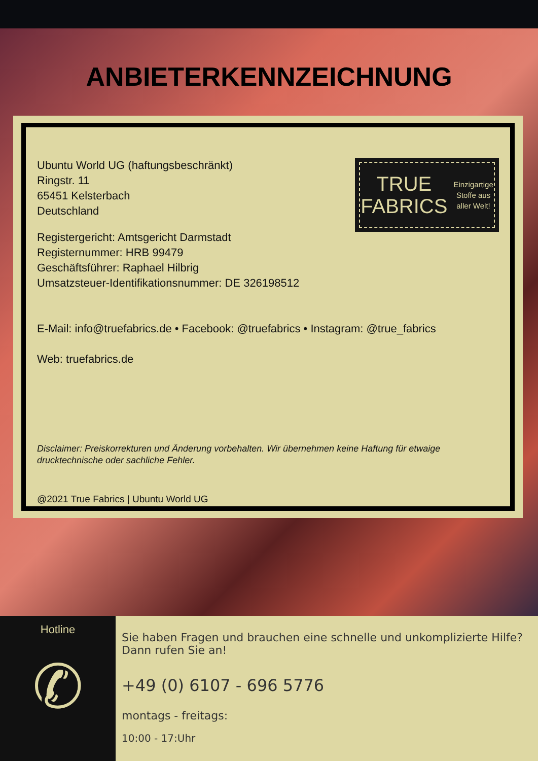ANBIETERKENNZEICHNUNG
TRUE
FABRICS
Einzigartige
Stoffe aus
aller Welt!
Ubuntu World UG (haftungsbeschränkt)
Ringstr. 11
65451 Kelsterbach
Deutschland
Registergericht: Amtsgericht Darmstadt
Registernummer: HRB 99479
Geschäftsführer: Raphael Hilbrig
Umsatzsteuer-Identifikationsnummer: DE 326198512
E-Mail: info@truefabrics.de • Facebook: @truefabrics • Instagram: @true_fabrics
Web: truefabrics.de
Disclaimer: Preiskorrekturen und Änderung vorbehalten. Wir übernehmen keine Haftung für etwaige drucktechnische oder sachliche Fehler.
@2021 True Fabrics | Ubuntu World UG
Hotline
✆
Sie haben Fragen und brauchen eine schnelle und unkomplizierte Hilfe? Dann rufen Sie an!
+49 (0) 6107 - 696 5776
montags - freitags:
10:00 - 17:Uhr